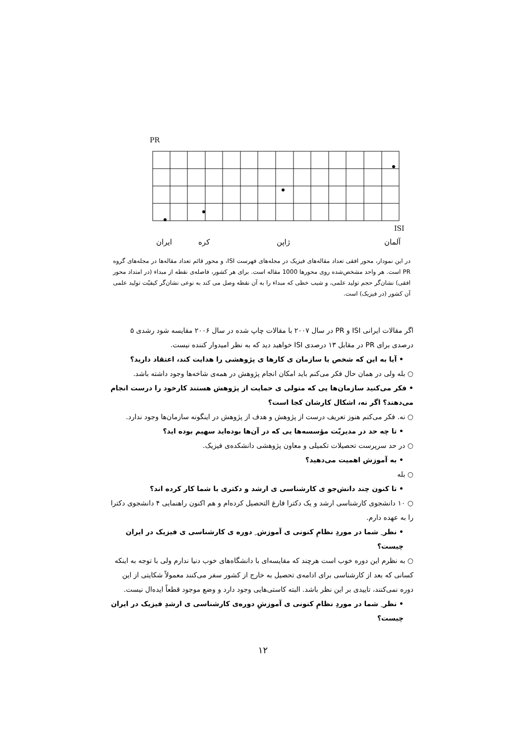PR
ISI
ایران
کره
ژاپن
آلمان
در این نمودار، محور افقی تعداد مقاله‌های فیزیک در مجله‌های فهرست ISI، و محور قائم تعداد مقاله‌ها در مجله‌های گروه PR است. هر واحد مشخص‌شده روی محورها 1000 مقاله است. برای هر کشور، فاصله‌ی نقطه از مبداء (در امتداد محور افقی) نشان‌گر حجم تولید علمی، و شیب خطی که مبداء را به آن نقطه وصل می کند به نوعی نشان‌گر کیفیّت تولید علمی آن کشور (در فیزیک) است.
اگر مقالات ایرانی ISI و PR در سال ۲۰۰۷ با مقالات چاپ شده در سال ۲۰۰۶ مقایسه شود رشدی ۵ درصدی برای PR در مقابل ۱۳ درصدی ISI خواهید دید که به نظر امیدوار کننده نیست.
• آیا به این که شخص یا سازمان ی کارها ی پژوهشی را هدایت کند، اعتقاد دارید؟
○ بله ولی در همان حال فکر می‌کنم باید امکان انجام پژوهش در همه‌ی شاخه‌ها وجود داشته باشد.
• فکر می‌کنید سازمان‌ها یی که متولی ی حمایت از پژوهش هستند کارخود را درست انجام می‌دهند؟ اگر نه، اشکال کارشان کجا است؟
○ نه. فکر می‌کنم هنوز تعریف درست از پژوهش و هدف از پژوهش در اینگونه سازمان‌ها وجود ندارد.
• تا چه حد در مدیریّت مؤسسه‌ها یی که در آن‌ها بوده‌اید سهیم بوده اید؟
○ در حد سرپرست تحصیلات تکمیلی و معاون پژوهشی دانشکده‌ی فیزیک.
• به آموزش اهمیت می‌دهید؟
○ بله
• تا کنون چند دانش‌جو ی کارشناسی ی ارشد و دکتری با شما کار کرده اند؟
○ ۱۰ دانشجوی کارشناسی ارشد و یک دکترا فارغ التحصیل کرده‌ام و هم اکنون راهنمایی ۴ دانشجوی دکترا را به عهده دارم.
• نظر ِ شما در موردِ نظامِ کنونی ی آموزش ِ دوره ی کارشناسی ی فیزیک در ایران چیست؟
○ به نظرم این دوره خوب است هرچند که مقایسه‌ای با دانشگاه‌های خوب دنیا ندارم ولی با توجه به اینکه کسانی که بعد از کارشناسی برای ادامه‌ی تحصیل به خارج از کشور سفر می‌کنند معمولاً شکایتی از این دوره نمی‌کنند، تاییدی بر این نظر باشد. البته کاستی‌هایی وجود دارد و وضع موجود قطعاً ایده‌ال نیست.
• نظر ِ شما در موردِ نظامِ کنونی ی آموزشِ دوره‌ی کارشناسی ی ارشدِ فیزیک در ایران چیست؟
۱۲